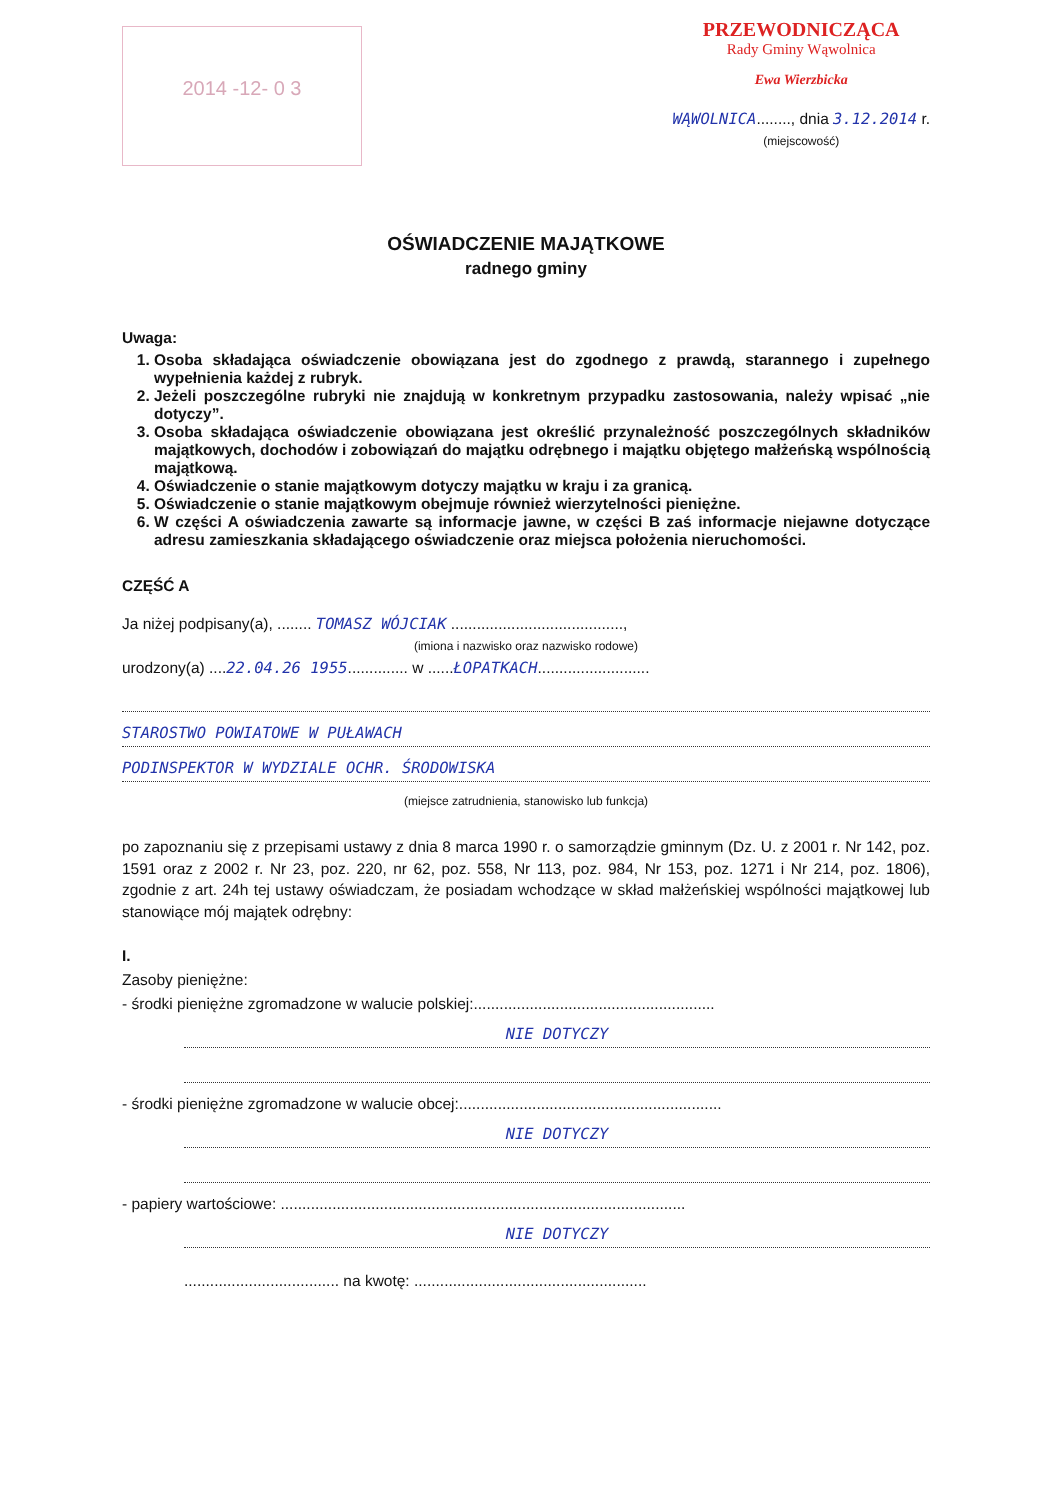2014 -12- 0 3
PRZEWODNICZĄCA
Rady Gminy Wąwolnica
Ewa Wierzbicka
WĄWOLNICA........, dnia 3.12.2014 r.
(miejscowość)
OŚWIADCZENIE MAJĄTKOWE
radnego gminy
Uwaga:
1. Osoba składająca oświadczenie obowiązana jest do zgodnego z prawdą, starannego i zupełnego wypełnienia każdej z rubryk.
2. Jeżeli poszczególne rubryki nie znajdują w konkretnym przypadku zastosowania, należy wpisać „nie dotyczy”.
3. Osoba składająca oświadczenie obowiązana jest określić przynależność poszczególnych składników majątkowych, dochodów i zobowiązań do majątku odrębnego i majątku objętego małżeńską wspólnością majątkową.
4. Oświadczenie o stanie majątkowym dotyczy majątku w kraju i za granicą.
5. Oświadczenie o stanie majątkowym obejmuje również wierzytelności pieniężne.
6. W części A oświadczenia zawarte są informacje jawne, w części B zaś informacje niejawne dotyczące adresu zamieszkania składającego oświadczenie oraz miejsca położenia nieruchomości.
CZĘŚĆ A
Ja niżej podpisany(a), ........ TOMASZ WÓJCIAK ........................................,
(imiona i nazwisko oraz nazwisko rodowe)
urodzony(a) ....22.04.26 1955.............. w ......ŁOPATKACH..........................
STAROSTWO POWIATOWE W PUŁAWACH
PODINSPEKTOR W WYDZIALE OCHR. ŚRODOWISKA
(miejsce zatrudnienia, stanowisko lub funkcja)
po zapoznaniu się z przepisami ustawy z dnia 8 marca 1990 r. o samorządzie gminnym (Dz. U. z 2001 r. Nr 142, poz. 1591 oraz z 2002 r. Nr 23, poz. 220, nr 62, poz. 558, Nr 113, poz. 984, Nr 153, poz. 1271 i Nr 214, poz. 1806), zgodnie z art. 24h tej ustawy oświadczam, że posiadam wchodzące w skład małżeńskiej wspólności majątkowej lub stanowiące mój majątek odrębny:
I.
Zasoby pieniężne:
- środki pieniężne zgromadzone w walucie polskiej:........................................................
NIE DOTYCZY
- środki pieniężne zgromadzone w walucie obcej:.............................................................
NIE DOTYCZY
- papiery wartościowe: ..............................................................................................
NIE DOTYCZY
.................................... na kwotę: ......................................................